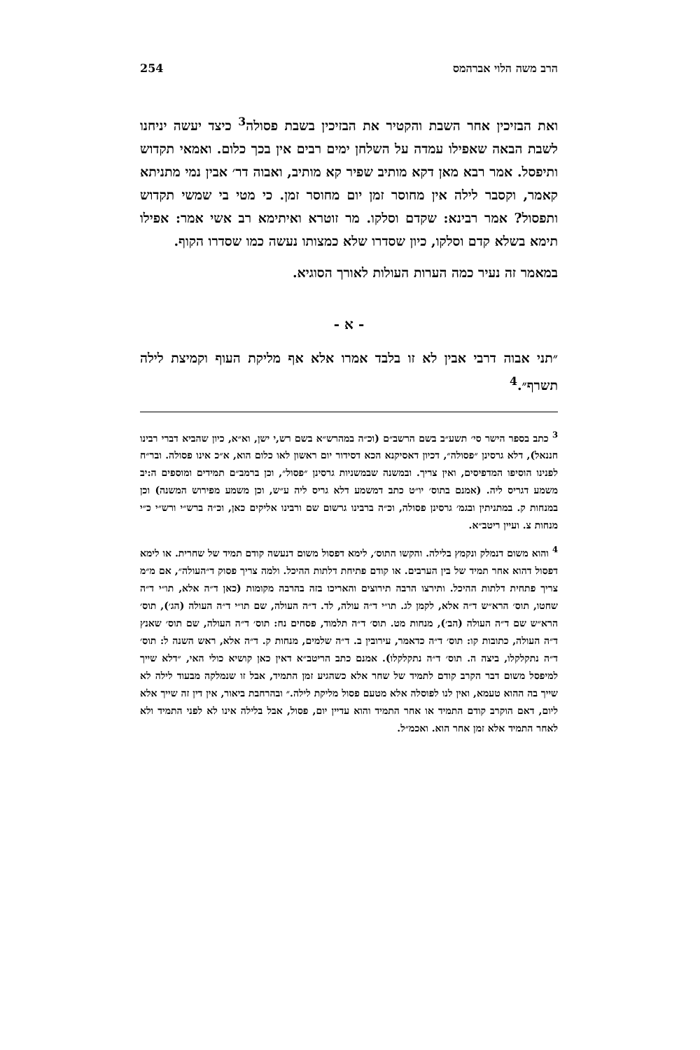הרב משה הלוי אברהמס 254
ואת הבזיכין אחר השבת והקטיר את הבזיכין בשבת פסולה<sup>3</sup> כיצד יעשה יניחנו לשבת הבאה שאפילו עמדה על השלחן ימים רבים אין בכך כלום. ואמאי תקדוש ותיפסל. אמר רבא מאן דקא מותיב שפיר קא מותיב, ואבוה דר׳ אבין נמי מתניתא קאמר, וקסבר לילה אין מחוסר זמן יום מחוסר זמן. כי מטי בי שמשי תקדוש ותפסול? אמר רבינא: שקדם וסלקו. מר זוטרא ואיתימא רב אשי אמר: אפילו תימא בשלא קדם וסלקו, כיון שסדרו שלא כמצותו נעשה כמו שסדרו הקוף.
במאמר זה נעיר כמה הערות העולות לאורך הסוגיא.
- א -
״תני אבוה דרבי אבין לא זו בלבד אמרו אלא אף מליקת העוף וקמיצת לילה תשרף״.<sup>4</sup>
<sup>3</sup> כתב בספר הישר סי׳ תשע״ב בשם הרשב״ם (וכ״ה במהרש״א בשם רש,י ישן, וא״א, כיון שהביא דברי רבינו חננאל), דלא גרסינן ״פסולה״, דכיון דאסיקנא הכא דסידור יום ראשון לאו כלום הוא, א״כ אינו פסולה. ובר״ח לפנינו הוסיפו המדפיסים, ואין צריך. ובמשנה שבמשניות גרסינן ״פסול״, וכן ברמב״ם תמידים ומוספים ה:יב משמע דגריס ליה. (אמנם בתוס׳ יו״ט כתב דמשמע דלא גריס ליה ע״ש, וכן משמע מפירוש המשנה) וכן במנחות ק. במתניתין ובגמ׳ גרסינן פסולה, וכ״ה ברבינו גרשום שם ורבינו אליקים כאן, וכ״ה ברש״י ורש״י כ״י מנחות צ. ועיין ריטב״א.
<sup>4</sup> והוא משום דנמלק ונקמץ בלילה. והקשו התוס׳, לימא דפסול משום דנעשה קודם תמיד של שחרית. או לימא דפסול דהוא אחר תמיד של בין הערבים. או קודם פתיחת דלתות ההיכל. ולמה צריך פסוק ד״העולה״, אם מ״מ צריך פתחית דלתות ההיכל. ותירצו הרבה תירוצים והאריכו בזה בהרבה מקומות (כאן ד״ה אלא, תו״י ד״ה שחטו, תוס׳ הרא״ש ד״ה אלא, לקמן לג. תו״י ד״ה עולה, לד. ד״ה העולה, שם תו״י ד״ה העולה (הג׳), תוס׳ הרא״ש שם ד״ה העולה (הב׳), מנחות מט. תוס׳ ד״ה תלמוד, פסחים נח: תוס׳ ד״ה העולה, שם תוס׳ שאנץ ד״ה העולה, כתובות קו: תוס׳ ד״ה כדאמר, עירובין ב. ד״ה שלמים, מנחות ק. ד״ה אלא, ראש השנה ל: תוס׳ ד״ה נתקלקלו, ביצה ה. תוס׳ ד״ה נתקלקלו). אמנם כתב הריטב״א דאין כאן קושיא כולי האי, ״דלא שייך למיפסל משום דבר הקרב קודם לתמיד של שחר אלא כשהגיע זמן התמיד, אבל זו שנמלקה מבעוד לילה לא שייך בה ההוא טעמא, ואין לנו לפוסלה אלא מטעם פסול מליקת לילה.״ ובהרחבת ביאור, אין דין זה שייך אלא ליום, דאם הוקרב קודם התמיד או אחר התמיד והוא עדיין יום, פסול, אבל בלילה אינו לא לפני התמיד ולא לאחר התמיד אלא זמן אחר הוא. ואכמ״ל.